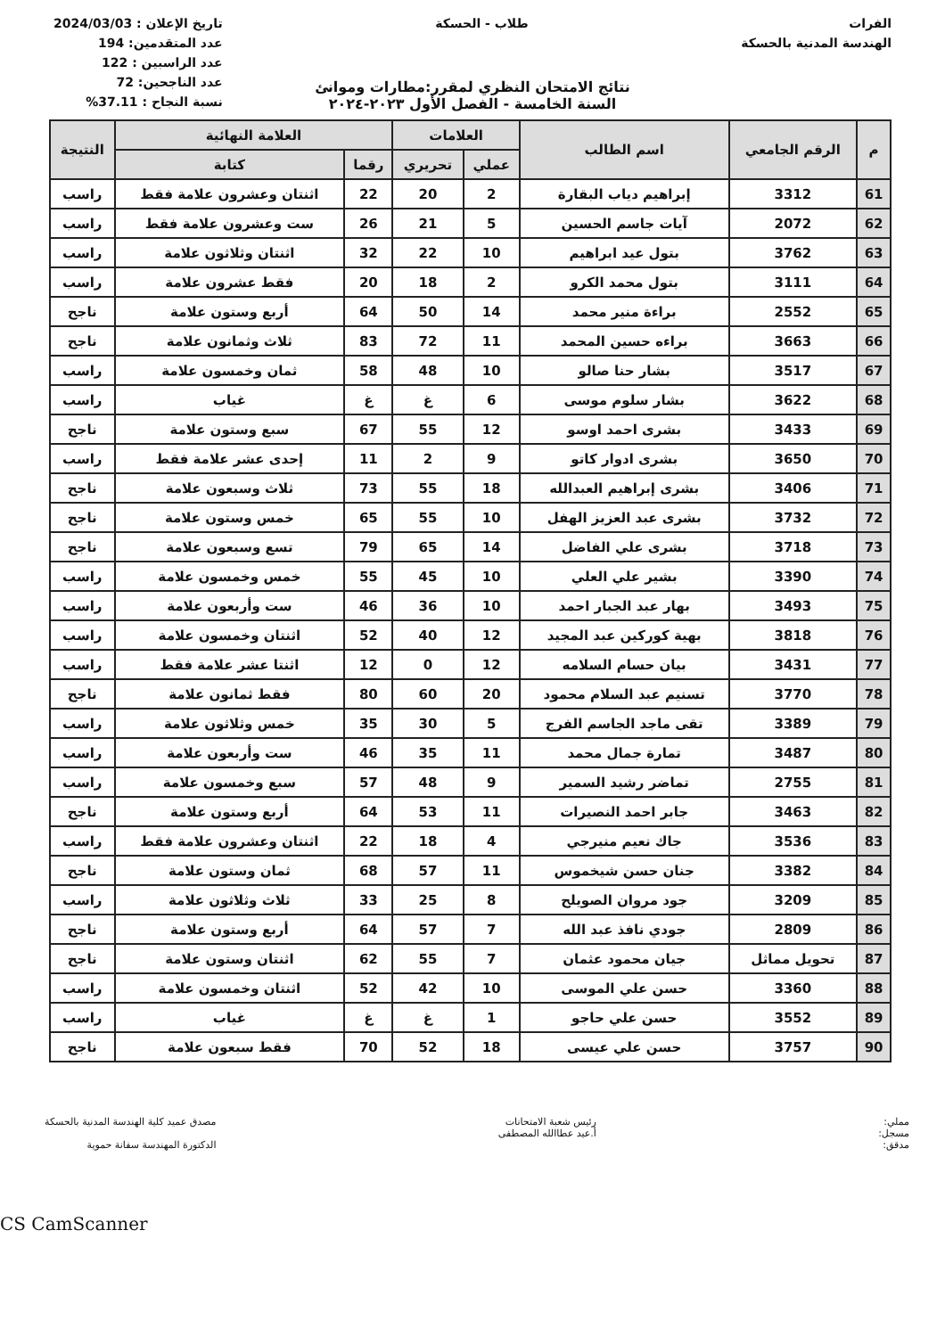الفرات
الهندسة المدنية بالحسكة
طلاب - الحسكة تاريخ الإعلان : 2024/03/03
عدد المتقدمين: 194
عدد الراسبين : 122
عدد الناجحين: 72
نسبة النجاح : 37.11%
نتائج الامتحان النظري لمقرر:مطارات وموانئ
السنة الخامسة - الفصل الأول ٢٠٢٣-٢٠٢٤
| م | الرقم الجامعي | اسم الطالب | العلامات | | العلامة النهائية | | النتيجة |
| --- | --- | --- | --- | --- | --- | --- | --- |
| | | | عملي | تحريري | رقما | كتابة | |
| 61 | 3312 | إبراهيم دياب البقارة | 2 | 20 | 22 | اثنتان وعشرون علامة فقط | راسب |
| 62 | 2072 | آيات جاسم الحسين | 5 | 21 | 26 | ست وعشرون علامة فقط | راسب |
| 63 | 3762 | بتول عيد ابراهيم | 10 | 22 | 32 | اثنتان وثلاثون علامة | راسب |
| 64 | 3111 | بتول محمد الكرو | 2 | 18 | 20 | فقط عشرون علامة | راسب |
| 65 | 2552 | براءة منير محمد | 14 | 50 | 64 | أربع وستون علامة | ناجح |
| 66 | 3663 | براءه حسين المحمد | 11 | 72 | 83 | ثلاث وثمانون علامة | ناجح |
| 67 | 3517 | بشار حنا صالو | 10 | 48 | 58 | ثمان وخمسون علامة | راسب |
| 68 | 3622 | بشار سلوم موسى | 6 | غ | غ | غياب | راسب |
| 69 | 3433 | بشرى احمد اوسو | 12 | 55 | 67 | سبع وستون علامة | ناجح |
| 70 | 3650 | بشرى ادوار كاتو | 9 | 2 | 11 | إحدى عشر علامة فقط | راسب |
| 71 | 3406 | بشرى إبراهيم العبدالله | 18 | 55 | 73 | ثلاث وسبعون علامة | ناجح |
| 72 | 3732 | بشرى عبد العزيز الهفل | 10 | 55 | 65 | خمس وستون علامة | ناجح |
| 73 | 3718 | بشرى علي الفاضل | 14 | 65 | 79 | تسع وسبعون علامة | ناجح |
| 74 | 3390 | بشير علي العلي | 10 | 45 | 55 | خمس وخمسون علامة | راسب |
| 75 | 3493 | بهار عبد الجبار احمد | 10 | 36 | 46 | ست وأربعون علامة | راسب |
| 76 | 3818 | بهية كوركين عبد المجيد | 12 | 40 | 52 | اثنتان وخمسون علامة | راسب |
| 77 | 3431 | بيان حسام السلامه | 12 | 0 | 12 | اثنتا عشر علامة فقط | راسب |
| 78 | 3770 | تسنيم عبد السلام محمود | 20 | 60 | 80 | فقط ثمانون علامة | ناجح |
| 79 | 3389 | تقى ماجد الجاسم الفرج | 5 | 30 | 35 | خمس وثلاثون علامة | راسب |
| 80 | 3487 | تمارة جمال محمد | 11 | 35 | 46 | ست وأربعون علامة | راسب |
| 81 | 2755 | تماضر رشيد السمير | 9 | 48 | 57 | سبع وخمسون علامة | راسب |
| 82 | 3463 | جابر احمد النصيرات | 11 | 53 | 64 | أربع وستون علامة | ناجح |
| 83 | 3536 | جاك نعيم منيرجي | 4 | 18 | 22 | اثنتان وعشرون علامة فقط | راسب |
| 84 | 3382 | جنان حسن شيخموس | 11 | 57 | 68 | ثمان وستون علامة | ناجح |
| 85 | 3209 | جود مروان الصويلح | 8 | 25 | 33 | ثلاث وثلاثون علامة | راسب |
| 86 | 2809 | جودي نافذ عبد الله | 7 | 57 | 64 | أربع وستون علامة | ناجح |
| 87 | تحويل مماثل | جيان محمود عثمان | 7 | 55 | 62 | اثنتان وستون علامة | ناجح |
| 88 | 3360 | حسن علي الموسى | 10 | 42 | 52 | اثنتان وخمسون علامة | راسب |
| 89 | 3552 | حسن علي حاجو | 1 | غ | غ | غياب | راسب |
| 90 | 3757 | حسن علي عيسى | 18 | 52 | 70 | فقط سبعون علامة | ناجح |
مملي:
مسجل:
مدقق:
رئيس شعبة الامتحانات
أ.عيد عطاالله المصطفى
مصدق عميد كلية الهندسة المدنية بالحسكة
الدكتورة المهندسة سفانة حموية
CS CamScanner